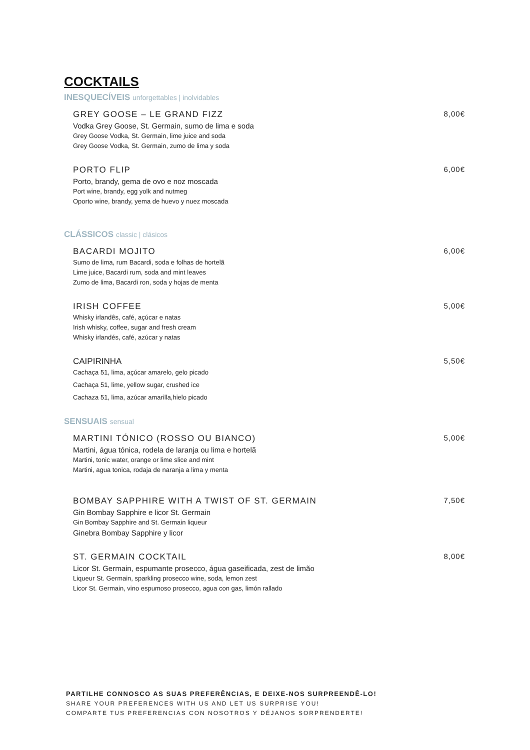COCKTAILS
INESQUECÍVEIS unforgettables | inolvidables
GREY GOOSE – LE GRAND FIZZ
Vodka Grey Goose, St. Germain, sumo de lima e soda
Grey Goose Vodka, St. Germain, lime juice and soda
Grey Goose Vodka, St. Germain, zumo de lima y soda
8,00€
PORTO FLIP
Porto, brandy, gema de ovo e noz moscada
Port wine, brandy, egg yolk and nutmeg
Oporto wine, brandy, yema de huevo y nuez moscada
6,00€
CLÁSSICOS classic | clásicos
BACARDI MOJITO
Sumo de lima, rum Bacardi, soda e folhas de hortelã
Lime juice, Bacardi rum, soda and mint leaves
Zumo de lima, Bacardi ron, soda y hojas de menta
6,00€
IRISH COFFEE
Whisky irlandês, café, açúcar e natas
Irish whisky, coffee, sugar and fresh cream
Whisky irlandés, café, azúcar y natas
5,00€
CAIPIRINHA
Cachaça 51, lima, açúcar amarelo, gelo picado
Cachaça 51, lime, yellow sugar, crushed ice
Cachaza 51, lima, azúcar amarilla,hielo picado
5,50€
SENSUAIS sensual
MARTINI TÓNICO (ROSSO OU BIANCO)
Martini, água tónica, rodela de laranja ou lima e hortelã
Martini, tonic water, orange or lime slice and mint
Martini, agua tonica, rodaja de naranja a lima y menta
5,00€
BOMBAY SAPPHIRE WITH A TWIST OF ST. GERMAIN
Gin Bombay Sapphire e licor St. Germain
Gin Bombay Sapphire and St. Germain liqueur
Ginebra Bombay Sapphire y licor
7,50€
ST. GERMAIN COCKTAIL
Licor St. Germain, espumante prosecco, água gaseificada, zest de limão
Liqueur St. Germain, sparkling prosecco wine, soda, lemon zest
Licor St. Germain, vino espumoso prosecco, agua con gas, limón rallado
8,00€
PARTILHE CONNOSCO AS SUAS PREFERÊNCIAS, E DEIXE-NOS SURPREENDÊ-LO!
SHARE YOUR PREFERENCES WITH US AND LET US SURPRISE YOU!
COMPARTE TUS PREFERENCIAS CON NOSOTROS Y DÉJANOS SORPRENDERTE!